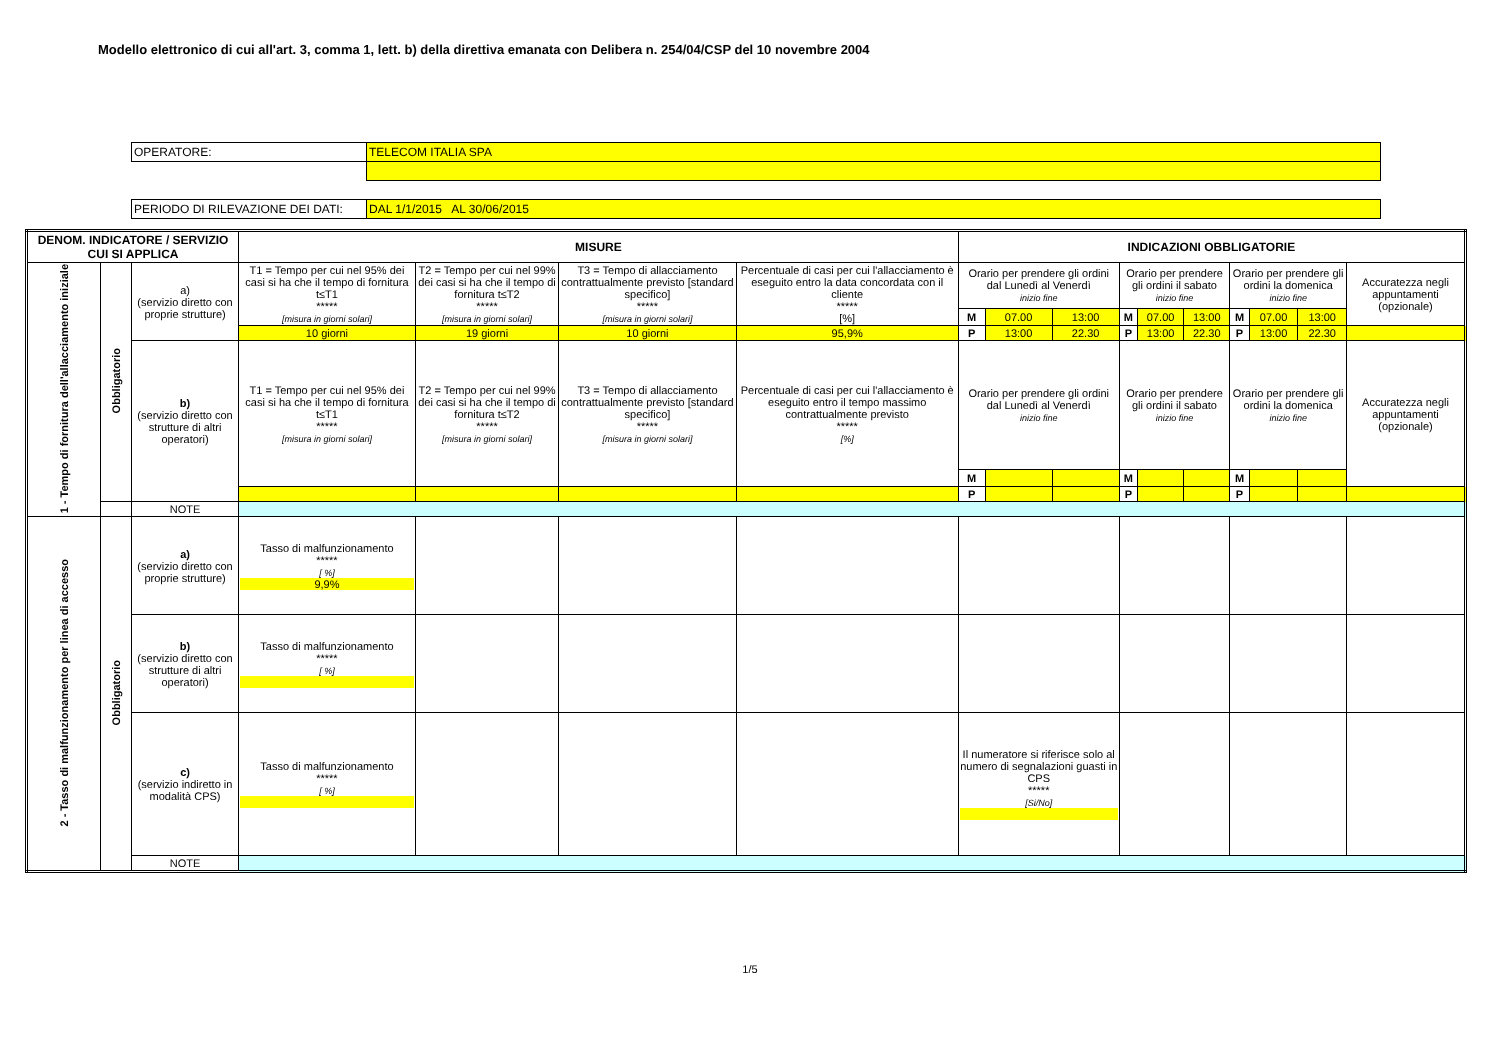Modello elettronico di cui all'art. 3, comma 1, lett. b) della direttiva emanata con Delibera n. 254/04/CSP del 10 novembre 2004
| OPERATORE: | TELECOM ITALIA SPA |
| PERIODO DI RILEVAZIONE DEI DATI: | DAL 1/1/2015 AL 30/06/2015 |
| DENOM. INDICATORE / SERVIZIO CUI SI APPLICA | | | MISURE | | | | INDICAZIONI OBBLIGATORIE | | | | | | | | | |
| --- | --- | --- | --- | --- | --- | --- | --- | --- | --- | --- | --- | --- | --- | --- | --- | --- |
| 1 - Tempo di fornitura dell'allacciamento iniziale | Obbligatorio | a) (servizio diretto con proprie strutture) | T1 = Tempo per cui nel 95% dei casi si ha che il tempo di fornitura t≤T1 ***** [misura in giorni solari] | T2 = Tempo per cui nel 99% dei casi si ha che il tempo di fornitura t≤T2 ***** [misura in giorni solari] | T3 = Tempo di allacciamento contrattualmente previsto [standard specifico] ***** [misura in giorni solari] | Percentuale di casi per cui l'allacciamento è eseguito entro la data concordata con il cliente ***** [%] | Orario per prendere gli ordini dal Lunedì al Venerdì inizio fine | | | Orario per prendere gli ordini il sabato inizio fine | | | Orario per prendere gli ordini la domenica inizio fine | | | Accuratezza negli appuntamenti (opzionale) |
| | | | | | | | M | 07.00 | 13:00 | M | 07.00 | 13:00 | M | 07.00 | 13:00 | |
| | | | 10 giorni | 19 giorni | 10 giorni | 95,9% | P | 13:00 | 22.30 | P | 13:00 | 22.30 | P | 13:00 | 22.30 | |
| | | b) (servizio diretto con strutture di altri operatori) | T1 = Tempo per cui nel 95% dei casi si ha che il tempo di fornitura t≤T1 ***** [misura in giorni solari] | T2 = Tempo per cui nel 99% dei casi si ha che il tempo di fornitura t≤T2 ***** [misura in giorni solari] | T3 = Tempo di allacciamento contrattualmente previsto [standard specifico] ***** [misura in giorni solari] | Percentuale di casi per cui l'allacciamento è eseguito entro il tempo massimo contrattualmente previsto ***** [%] | Orario per prendere gli ordini dal Lunedì al Venerdì inizio fine | | | Orario per prendere gli ordini il sabato inizio fine | | | Orario per prendere gli ordini la domenica inizio fine | | | Accuratezza negli appuntamenti (opzionale) |
| | | | | | | | M | | | M | | | M | | | |
| | | | | | | | P | | | P | | | P | | | |
| | | NOTE | | | | | | | | | | | | | | |
| 2 - Tasso di malfunzionamento per linea di accesso | Obbligatorio | a) (servizio diretto con proprie strutture) | Tasso di malfunzionamento ***** [ %] 9,9% | | | | | | | | | | | | | |
| | | b) (servizio diretto con strutture di altri operatori) | Tasso di malfunzionamento ***** [ %] | | | | | | | | | | | | | |
| | | c) (servizio indiretto in modalità CPS) | Tasso di malfunzionamento ***** [ %] | | | | Il numeratore si riferisce solo al numero di segnalazioni guasti in CPS ***** [Si/No] | | | | | | | | | |
| | | NOTE | | | | | | | | | | | | | | |
1/5